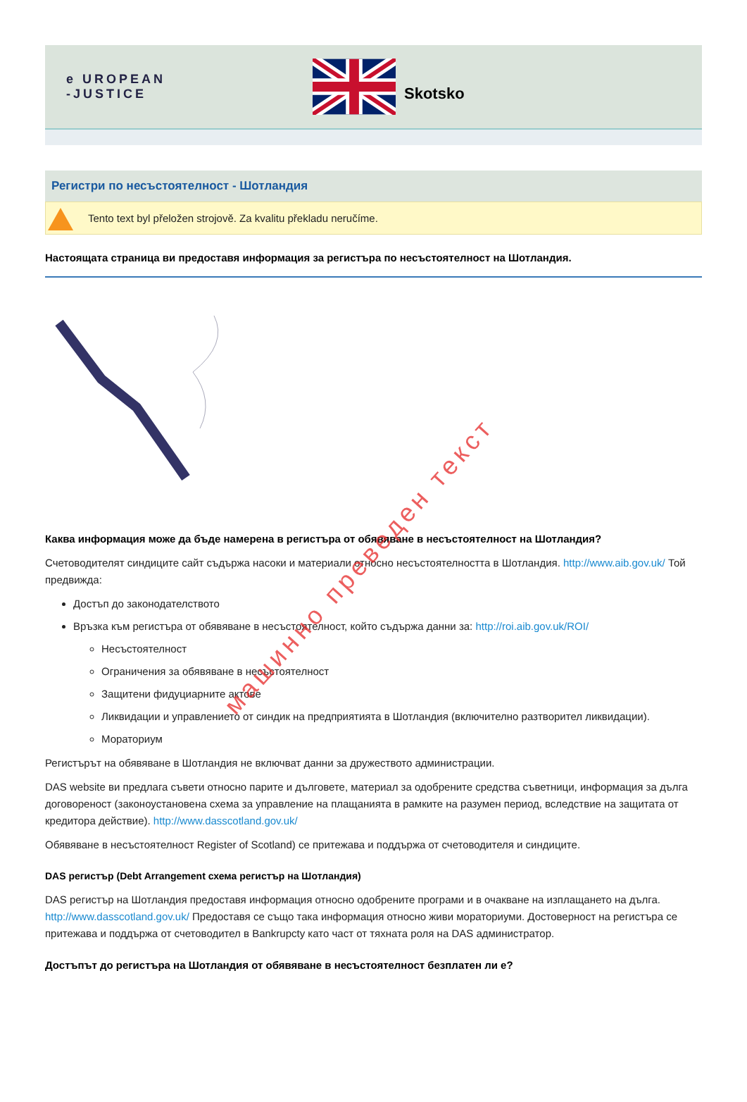e UROPEAN
-JUSTICE
Skotsko
Регистри по несъстоятелност - Шотландия
Tento text byl přeložen strojově. Za kvalitu překladu neručíme.
Настоящата страница ви предоставя информация за регистъра по несъстоятелност на Шотландия.
Каква информация може да бъде намерена в регистъра от обявяване в несъстоятелност на Шотландия?
Счетоводителят синдиците сайт съдържа насоки и материали относно несъстоятелността в Шотландия. http://www.aib.gov.uk/ Той предвижда:
Достъп до законодателството
Връзка към регистъра от обявяване в несъстоятелност, който съдържа данни за: http://roi.aib.gov.uk/ROI/
Несъстоятелност
Ограничения за обявяване в несъстоятелност
Защитени фидуциарните актове
Ликвидации и управлението от синдик на предприятията в Шотландия (включително разтворител ликвидации).
Мораториум
Регистърът на обявяване в Шотландия не включват данни за дружеството администрации.
DAS website ви предлага съвети относно парите и дълговете, материал за одобрените средства съветници, информация за дълга договореност (законоустановена схема за управление на плащанията в рамките на разумен период, вследствие на защитата от кредитора действие). http://www.dasscotland.gov.uk/
Обявяване в несъстоятелност Register of Scotland) се притежава и поддържа от счетоводителя и синдиците.
DAS регистър (Debt Arrangement схема регистър на Шотландия)
DAS регистър на Шотландия предоставя информация относно одобрените програми и в очакване на изплащането на дълга. http://www.dasscotland.gov.uk/ Предоставя се също така информация относно живи мораториуми. Достоверност на регистъра се притежава и поддържа от счетоводител в Bankrupcty като част от тяхната роля на DAS администратор.
Достъпът до регистъра на Шотландия от обявяване в несъстоятелност безплатен ли е?
машинно преведен текст